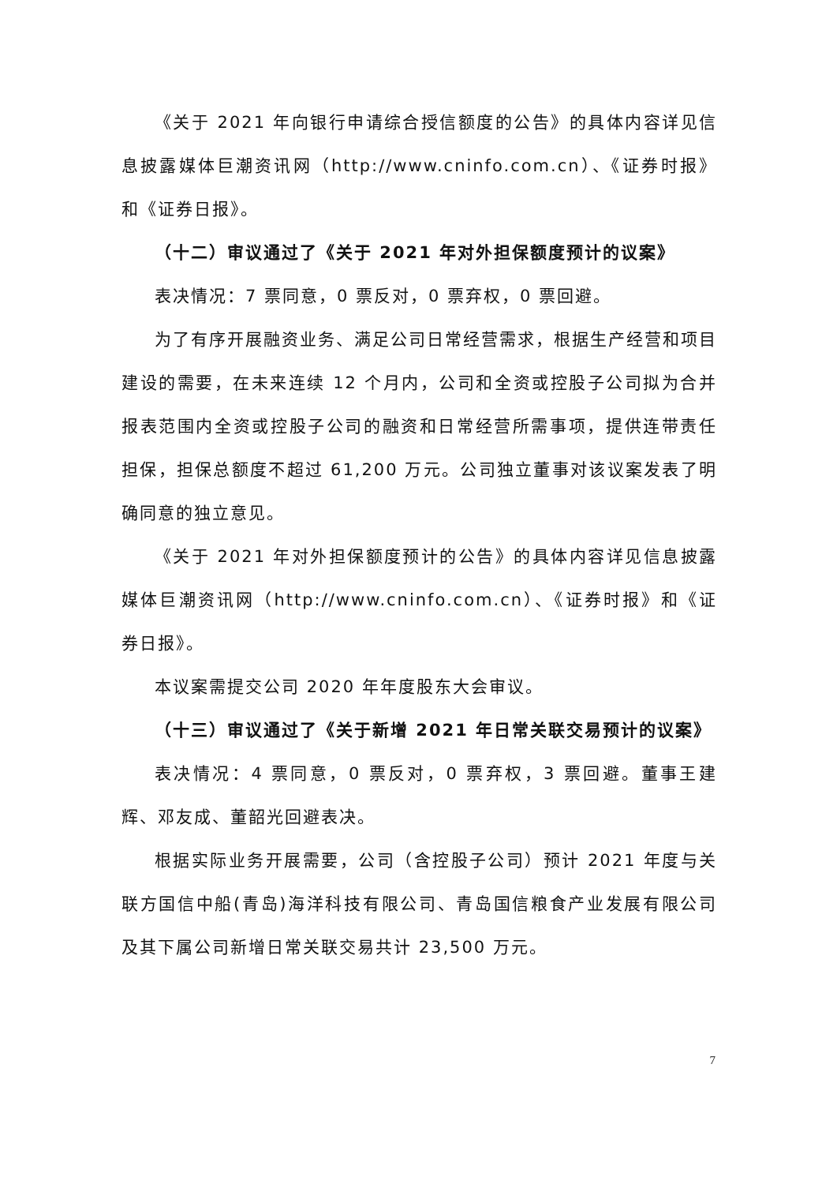《关于 2021 年向银行申请综合授信额度的公告》的具体内容详见信息披露媒体巨潮资讯网（http://www.cninfo.com.cn）、《证券时报》和《证券日报》。
（十二）审议通过了《关于 2021 年对外担保额度预计的议案》
表决情况：7 票同意，0 票反对，0 票弃权，0 票回避。
为了有序开展融资业务、满足公司日常经营需求，根据生产经营和项目建设的需要，在未来连续 12 个月内，公司和全资或控股子公司拟为合并报表范围内全资或控股子公司的融资和日常经营所需事项，提供连带责任担保，担保总额度不超过 61,200 万元。公司独立董事对该议案发表了明确同意的独立意见。
《关于 2021 年对外担保额度预计的公告》的具体内容详见信息披露媒体巨潮资讯网（http://www.cninfo.com.cn）、《证券时报》和《证券日报》。
本议案需提交公司 2020 年年度股东大会审议。
（十三）审议通过了《关于新增 2021 年日常关联交易预计的议案》
表决情况：4 票同意，0 票反对，0 票弃权，3 票回避。董事王建辉、邓友成、董韶光回避表决。
根据实际业务开展需要，公司（含控股子公司）预计 2021 年度与关联方国信中船(青岛)海洋科技有限公司、青岛国信粮食产业发展有限公司及其下属公司新增日常关联交易共计 23,500 万元。
7